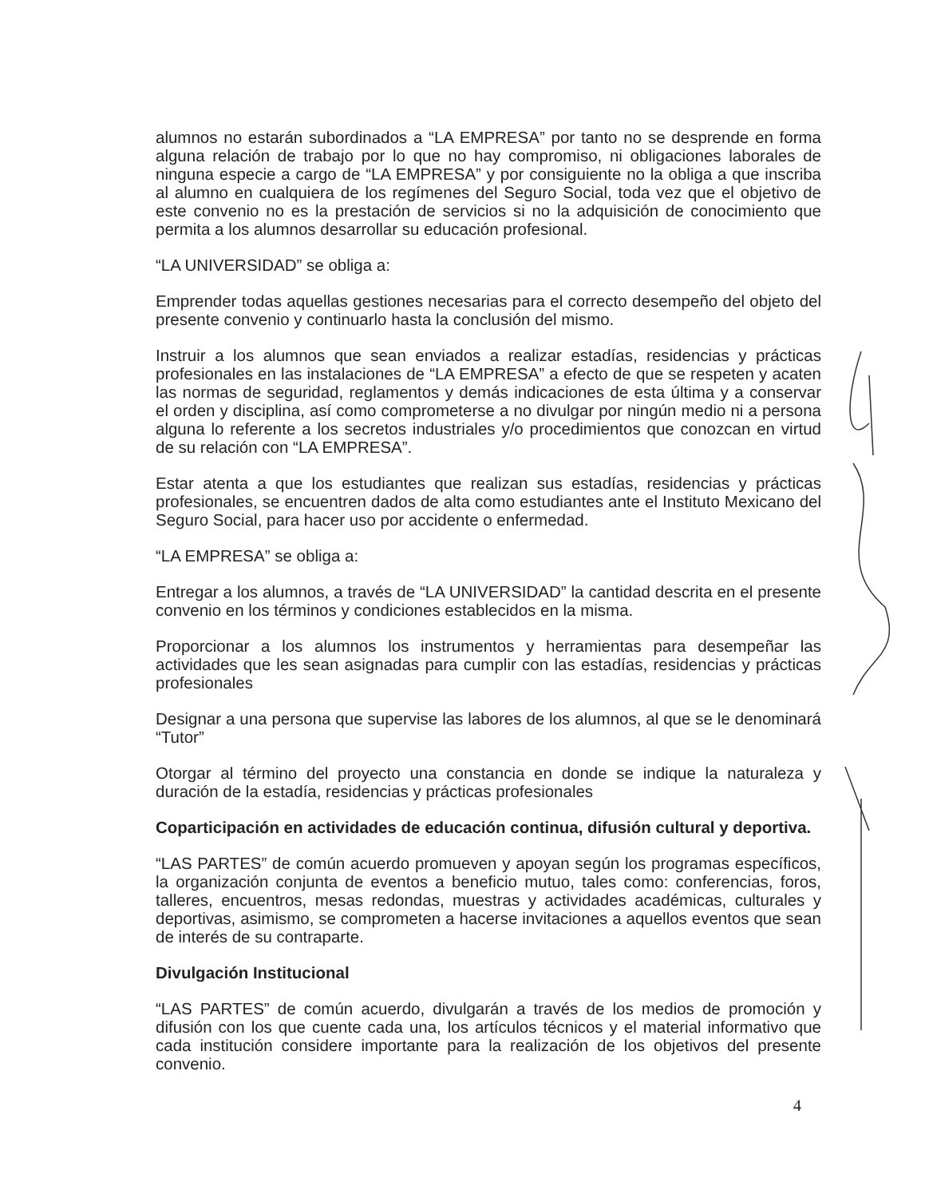alumnos no estarán subordinados a “LA EMPRESA” por tanto no se desprende en forma alguna relación de trabajo por lo que no hay compromiso, ni obligaciones laborales de ninguna especie a cargo de “LA EMPRESA” y por consiguiente no la obliga a que inscriba al alumno en cualquiera de los regímenes del Seguro Social, toda vez que el objetivo de este convenio no es la prestación de servicios si no la adquisición de conocimiento que permita a los alumnos desarrollar su educación profesional.
“LA UNIVERSIDAD” se obliga a:
Emprender todas aquellas gestiones necesarias para el correcto desempeño del objeto del presente convenio y continuarlo hasta la conclusión del mismo.
Instruir a los alumnos que sean enviados a realizar estadías, residencias y prácticas profesionales en las instalaciones de “LA EMPRESA” a efecto de que se respeten y acaten las normas de seguridad, reglamentos y demás indicaciones de esta última y a conservar el orden y disciplina, así como comprometerse a no divulgar por ningún medio ni a persona alguna lo referente a los secretos industriales y/o procedimientos que conozcan en virtud de su relación con “LA EMPRESA”.
Estar atenta a que los estudiantes que realizan sus estadías, residencias y prácticas profesionales, se encuentren dados de alta como estudiantes ante el Instituto Mexicano del Seguro Social, para hacer uso por accidente o enfermedad.
“LA EMPRESA” se obliga a:
Entregar a los alumnos, a través de “LA UNIVERSIDAD” la cantidad descrita en el presente convenio en los términos y condiciones establecidos en la misma.
Proporcionar a los alumnos los instrumentos y herramientas para desempeñar las actividades que les sean asignadas para cumplir con las estadías, residencias y prácticas profesionales
Designar a una persona que supervise las labores de los alumnos, al que se le denominará “Tutor”
Otorgar al término del proyecto una constancia en donde se indique la naturaleza y duración de la estadía, residencias y prácticas profesionales
Coparticipación en actividades de educación continua, difusión cultural y deportiva.
“LAS PARTES” de común acuerdo promueven y apoyan según los programas específicos, la organización conjunta de eventos a beneficio mutuo, tales como: conferencias, foros, talleres, encuentros, mesas redondas, muestras y actividades académicas, culturales y deportivas, asimismo, se comprometen a hacerse invitaciones a aquellos eventos que sean de interés de su contraparte.
Divulgación Institucional
“LAS PARTES” de común acuerdo, divulgarán a través de los medios de promoción y difusión con los que cuente cada una, los artículos técnicos y el material informativo que cada institución considere importante para la realización de los objetivos del presente convenio.
4